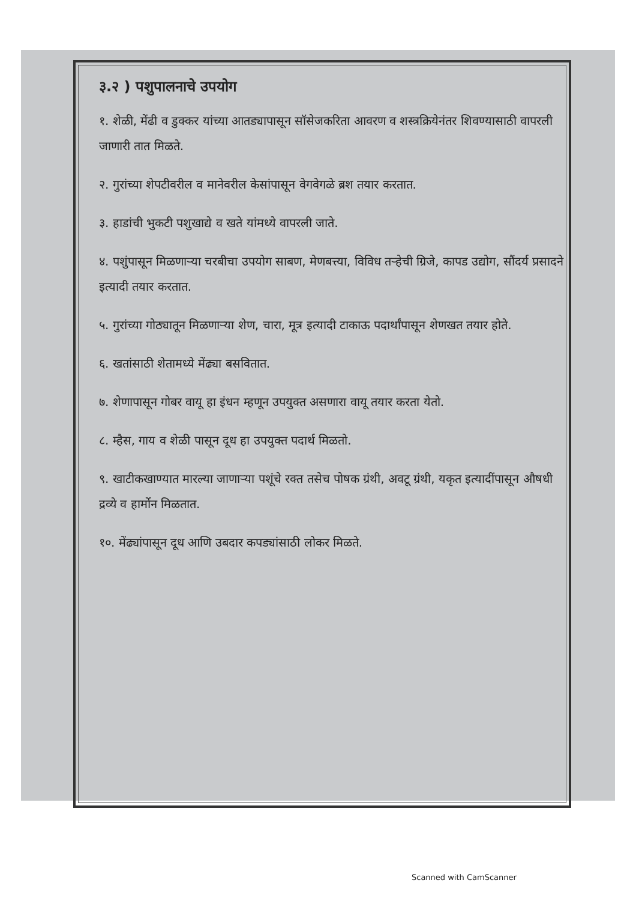३.२ ) पशुपालनाचे उपयोग
१. शेळी, मेंढी व डुक्कर यांच्या आतड्यापासून सॉसेजकरिता आवरण व शस्त्रक्रियेनंतर शिवण्यासाठी वापरली जाणारी तात मिळते.
२. गुरांच्या शेपटीवरील व मानेवरील केसांपासून वेगवेगळे ब्रश तयार करतात.
३. हाडांची भुकटी पशुखाद्ये व खते यांमध्ये वापरली जाते.
४. पशुंपासून मिळणाऱ्या चरबीचा उपयोग साबण, मेणबत्त्या, विविध तऱ्हेची ग्रिजे, कापड उद्योग, सौंदर्य प्रसादने इत्यादी तयार करतात.
५. गुरांच्या गोठ्यातून मिळणाऱ्या शेण, चारा, मूत्र इत्यादी टाकाऊ पदार्थांपासून शेणखत तयार होते.
६. खतांसाठी शेतामध्ये मेंढ्या बसवितात.
७. शेणापासून गोबर वायू हा इंधन म्हणून उपयुक्त असणारा वायू तयार करता येतो.
८. म्हैस, गाय व शेळी पासून दूध हा उपयुक्त पदार्थ मिळतो.
९. खाटीकखाण्यात मारल्या जाणाऱ्या पशूंचे रक्त तसेच पोषक ग्रंथी, अवटू ग्रंथी, यकृत इत्यादींपासून औषधी द्रव्ये व हार्मोन मिळतात.
१०. मेंढ्यांपासून दूध आणि उबदार कपड्यांसाठी लोकर मिळते.
Scanned with CamScanner